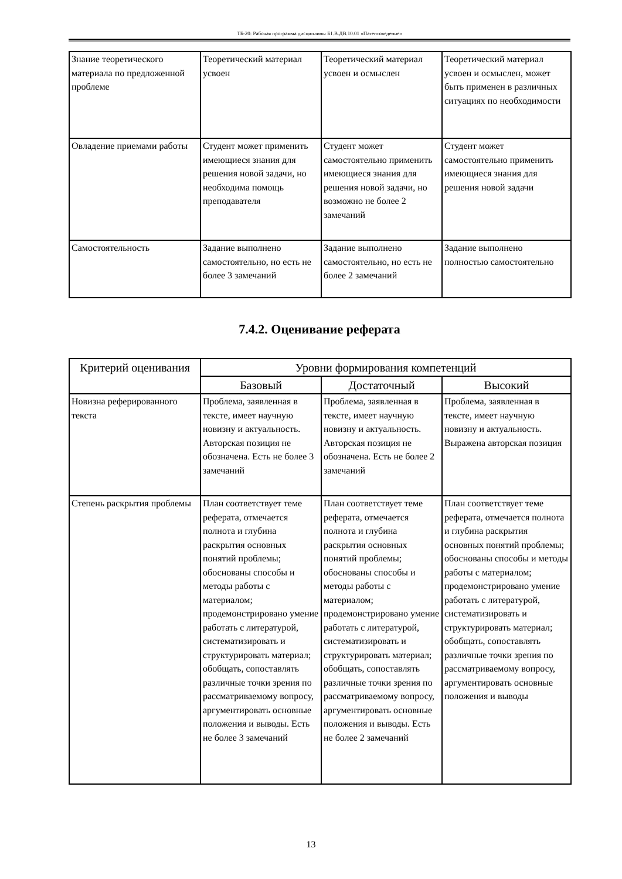ТБ-20: Рабочая программа дисциплины Б1.В.ДВ.10.01 «Патентоведение»
| Знание теоретического материала по предложенной проблеме | Теоретический материал усвоен | Теоретический материал усвоен и осмыслен | Теоретический материал усвоен и осмыслен, может быть применен в различных ситуациях по необходимости |
| Овладение приемами работы | Студент может применить имеющиеся знания для решения новой задачи, но необходима помощь преподавателя | Студент может самостоятельно применить имеющиеся знания для решения новой задачи, но возможно не более 2 замечаний | Студент может самостоятельно применить имеющиеся знания для решения новой задачи |
| Самостоятельность | Задание выполнено самостоятельно, но есть не более 3 замечаний | Задание выполнено самостоятельно, но есть не более 2 замечаний | Задание выполнено полностью самостоятельно |
7.4.2. Оценивание реферата
| Критерий оценивания | Уровни формирования компетенций | | |
| --- | --- | --- | --- |
| | Базовый | Достаточный | Высокий |
| Новизна реферированного текста | Проблема, заявленная в тексте, имеет научную новизну и актуальность. Авторская позиция не обозначена. Есть не более 3 замечаний | Проблема, заявленная в тексте, имеет научную новизну и актуальность. Авторская позиция не обозначена. Есть не более 2 замечаний | Проблема, заявленная в тексте, имеет научную новизну и актуальность. Выражена авторская позиция |
| Степень раскрытия проблемы | План соответствует теме реферата, отмечается полнота и глубина раскрытия основных понятий проблемы; обоснованы способы и методы работы с материалом; продемонстрировано умение работать с литературой, систематизировать и структурировать материал; обобщать, сопоставлять различные точки зрения по рассматриваемому вопросу, аргументировать основные положения и выводы. Есть не более 3 замечаний | План соответствует теме реферата, отмечается полнота и глубина раскрытия основных понятий проблемы; обоснованы способы и методы работы с материалом; продемонстрировано умение работать с литературой, систематизировать и структурировать материал; обобщать, сопоставлять различные точки зрения по рассматриваемому вопросу, аргументировать основные положения и выводы. Есть не более 2 замечаний | План соответствует теме реферата, отмечается полнота и глубина раскрытия основных понятий проблемы; обоснованы способы и методы работы с материалом; продемонстрировано умение работать с литературой, систематизировать и структурировать материал; обобщать, сопоставлять различные точки зрения по рассматриваемому вопросу, аргументировать основные положения и выводы |
13